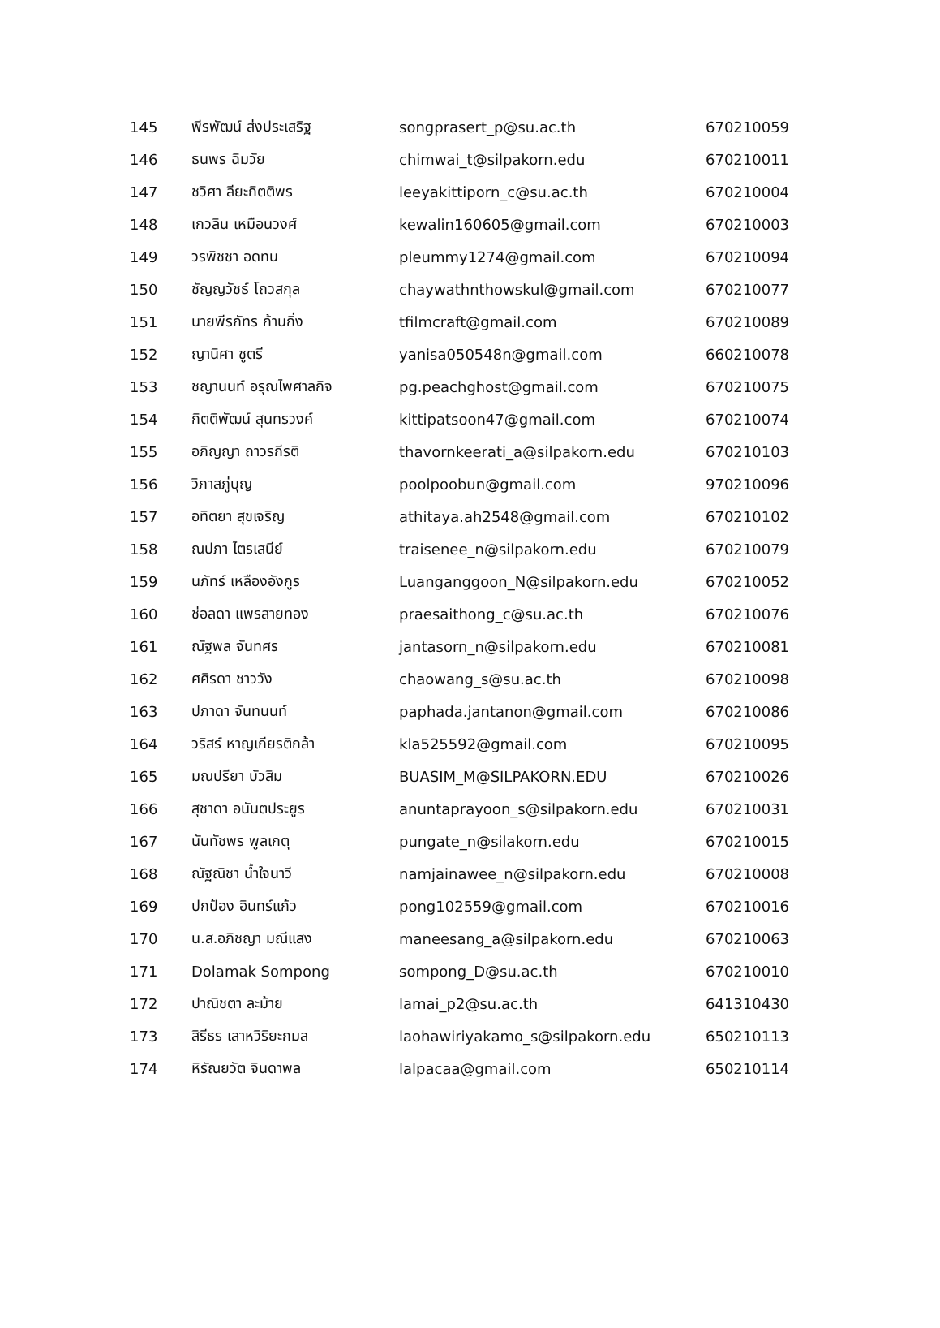| 145 | พีรพัฒน์ ส่งประเสริฐ | songprasert_p@su.ac.th | 670210059 |
| 146 | ธนพร ฉิมวัย | chimwai_t@silpakorn.edu | 670210011 |
| 147 | ชวิศา ลียะกิตติพร | leeyakittiporn_c@su.ac.th | 670210004 |
| 148 | เกวลิน เหมือนวงศ์ | kewalin160605@gmail.com | 670210003 |
| 149 | วรพิชชา อดทน | pleummy1274@gmail.com | 670210094 |
| 150 | ชัญญวัชธ์ โถวสกุล | chaywathnthowskul@gmail.com | 670210077 |
| 151 | นายพีรภัทร ก้านกิ่ง | tfilmcraft@gmail.com | 670210089 |
| 152 | ญานิศา ชูตรี | yanisa050548n@gmail.com | 660210078 |
| 153 | ชญานนท์ อรุณไพศาลกิจ | pg.peachghost@gmail.com | 670210075 |
| 154 | กิตติพัฒน์ สุนทรวงค์ | kittipatsoon47@gmail.com | 670210074 |
| 155 | อภิญญา ถาวรกีรติ | thavornkeerati_a@silpakorn.edu | 670210103 |
| 156 | วิภาสภู่บุญ | poolpoobun@gmail.com | 970210096 |
| 157 | อทิตยา สุขเจริญ | athitaya.ah2548@gmail.com | 670210102 |
| 158 | ณปภา ไตรเสนีย์ | traisenee_n@silpakorn.edu | 670210079 |
| 159 | นภัทร์ เหลืองอังกูร | Luanganggoon_N@silpakorn.edu | 670210052 |
| 160 | ช่อลดา แพรสายทอง | praesaithong_c@su.ac.th | 670210076 |
| 161 | ณัฐพล จันทศร | jantasorn_n@silpakorn.edu | 670210081 |
| 162 | ศศิรดา ชาววัง | chaowang_s@su.ac.th | 670210098 |
| 163 | ปภาดา จันทนนท์ | paphada.jantanon@gmail.com | 670210086 |
| 164 | วริสร์ หาญเกียรติกล้า | kla525592@gmail.com | 670210095 |
| 165 | มณปรียา บัวสิม | BUASIM_M@SILPAKORN.EDU | 670210026 |
| 166 | สุชาดา อนันตประยูร | anuntaprayoon_s@silpakorn.edu | 670210031 |
| 167 | นันทัชพร พูลเกตุ | pungate_n@silakorn.edu | 670210015 |
| 168 | ณัฐณิชา น้ำใจนาวี | namjainawee_n@silpakorn.edu | 670210008 |
| 169 | ปกป้อง อินทร์แก้ว | pong102559@gmail.com | 670210016 |
| 170 | น.ส.อภิชญา มณีแสง | maneesang_a@silpakorn.edu | 670210063 |
| 171 | Dolamak Sompong | sompong_D@su.ac.th | 670210010 |
| 172 | ปาณิชตา ละม้าย | lamai_p2@su.ac.th | 641310430 |
| 173 | สิรีธร เลาหวิริยะกมล | laohawiriyakamo_s@silpakorn.edu | 650210113 |
| 174 | หิรัณยวัต จินดาพล | lalpacaa@gmail.com | 650210114 |